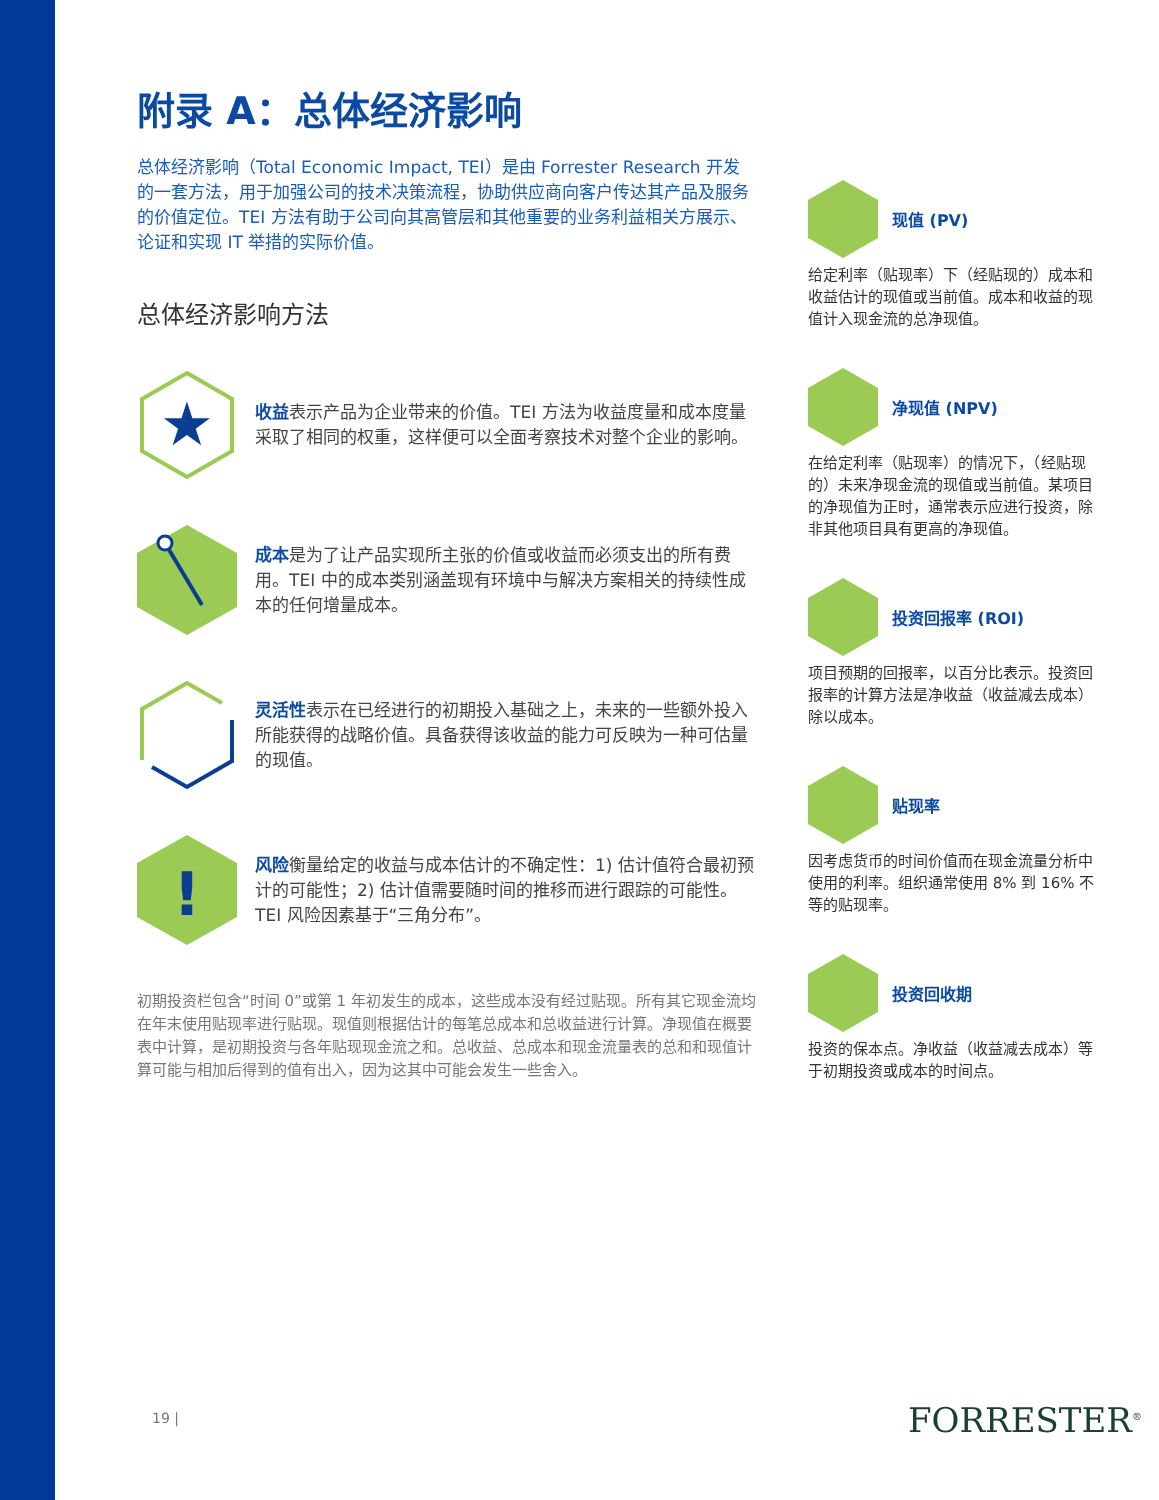附录 A：总体经济影响
总体经济影响（Total Economic Impact, TEI）是由 Forrester Research 开发的一套方法，用于加强公司的技术决策流程，协助供应商向客户传达其产品及服务的价值定位。TEI 方法有助于公司向其高管层和其他重要的业务利益相关方展示、论证和实现 IT 举措的实际价值。
总体经济影响方法
★
收益表示产品为企业带来的价值。TEI 方法为收益度量和成本度量采取了相同的权重，这样便可以全面考察技术对整个企业的影响。
成本是为了让产品实现所主张的价值或收益而必须支出的所有费用。TEI 中的成本类别涵盖现有环境中与解决方案相关的持续性成本的任何增量成本。
灵活性表示在已经进行的初期投入基础之上，未来的一些额外投入所能获得的战略价值。具备获得该收益的能力可反映为一种可估量的现值。
!
风险衡量给定的收益与成本估计的不确定性：1) 估计值符合最初预计的可能性；2) 估计值需要随时间的推移而进行跟踪的可能性。TEI 风险因素基于“三角分布”。
初期投资栏包含“时间 0”或第 1 年初发生的成本，这些成本没有经过贴现。所有其它现金流均在年末使用贴现率进行贴现。现值则根据估计的每笔总成本和总收益进行计算。净现值在概要表中计算，是初期投资与各年贴现现金流之和。总收益、总成本和现金流量表的总和和现值计算可能与相加后得到的值有出入，因为这其中可能会发生一些舍入。
现值 (PV)
给定利率（贴现率）下（经贴现的）成本和收益估计的现值或当前值。成本和收益的现值计入现金流的总净现值。
净现值 (NPV)
在给定利率（贴现率）的情况下，（经贴现的）未来净现金流的现值或当前值。某项目的净现值为正时，通常表示应进行投资，除非其他项目具有更高的净现值。
投资回报率 (ROI)
项目预期的回报率，以百分比表示。投资回报率的计算方法是净收益（收益减去成本）除以成本。
贴现率
因考虑货币的时间价值而在现金流量分析中使用的利率。组织通常使用 8% 到 16% 不等的贴现率。
投资回收期
投资的保本点。净收益（收益减去成本）等于初期投资或成本的时间点。
19 | FORRESTER<sup>®</sup>